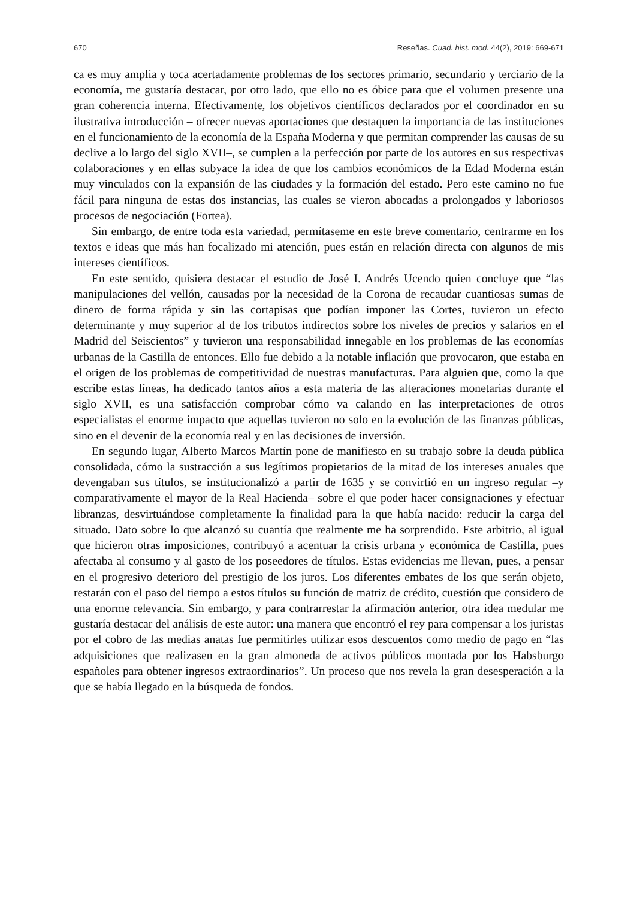670 Reseñas. Cuad. hist. mod. 44(2), 2019: 669-671
ca es muy amplia y toca acertadamente problemas de los sectores primario, secundario y terciario de la economía, me gustaría destacar, por otro lado, que ello no es óbice para que el volumen presente una gran coherencia interna. Efectivamente, los objetivos científicos declarados por el coordinador en su ilustrativa introducción – ofrecer nuevas aportaciones que destaquen la importancia de las instituciones en el funcionamiento de la economía de la España Moderna y que permitan comprender las causas de su declive a lo largo del siglo XVII–, se cumplen a la perfección por parte de los autores en sus respectivas colaboraciones y en ellas subyace la idea de que los cambios económicos de la Edad Moderna están muy vinculados con la expansión de las ciudades y la formación del estado. Pero este camino no fue fácil para ninguna de estas dos instancias, las cuales se vieron abocadas a prolongados y laboriosos procesos de negociación (Fortea).
Sin embargo, de entre toda esta variedad, permítaseme en este breve comentario, centrarme en los textos e ideas que más han focalizado mi atención, pues están en relación directa con algunos de mis intereses científicos.
En este sentido, quisiera destacar el estudio de José I. Andrés Ucendo quien concluye que “las manipulaciones del vellón, causadas por la necesidad de la Corona de recaudar cuantiosas sumas de dinero de forma rápida y sin las cortapisas que podían imponer las Cortes, tuvieron un efecto determinante y muy superior al de los tributos indirectos sobre los niveles de precios y salarios en el Madrid del Seiscientos” y tuvieron una responsabilidad innegable en los problemas de las economías urbanas de la Castilla de entonces. Ello fue debido a la notable inflación que provocaron, que estaba en el origen de los problemas de competitividad de nuestras manufacturas. Para alguien que, como la que escribe estas líneas, ha dedicado tantos años a esta materia de las alteraciones monetarias durante el siglo XVII, es una satisfacción comprobar cómo va calando en las interpretaciones de otros especialistas el enorme impacto que aquellas tuvieron no solo en la evolución de las finanzas públicas, sino en el devenir de la economía real y en las decisiones de inversión.
En segundo lugar, Alberto Marcos Martín pone de manifiesto en su trabajo sobre la deuda pública consolidada, cómo la sustracción a sus legítimos propietarios de la mitad de los intereses anuales que devengaban sus títulos, se institucionalizó a partir de 1635 y se convirtió en un ingreso regular –y comparativamente el mayor de la Real Hacienda– sobre el que poder hacer consignaciones y efectuar libranzas, desvirtuándose completamente la finalidad para la que había nacido: reducir la carga del situado. Dato sobre lo que alcanzó su cuantía que realmente me ha sorprendido. Este arbitrio, al igual que hicieron otras imposiciones, contribuyó a acentuar la crisis urbana y económica de Castilla, pues afectaba al consumo y al gasto de los poseedores de títulos. Estas evidencias me llevan, pues, a pensar en el progresivo deterioro del prestigio de los juros. Los diferentes embates de los que serán objeto, restarán con el paso del tiempo a estos títulos su función de matriz de crédito, cuestión que considero de una enorme relevancia. Sin embargo, y para contrarrestar la afirmación anterior, otra idea medular me gustaría destacar del análisis de este autor: una manera que encontró el rey para compensar a los juristas por el cobro de las medias anatas fue permitirles utilizar esos descuentos como medio de pago en “las adquisiciones que realizasen en la gran almoneda de activos públicos montada por los Habsburgo españoles para obtener ingresos extraordinarios”. Un proceso que nos revela la gran desesperación a la que se había llegado en la búsqueda de fondos.